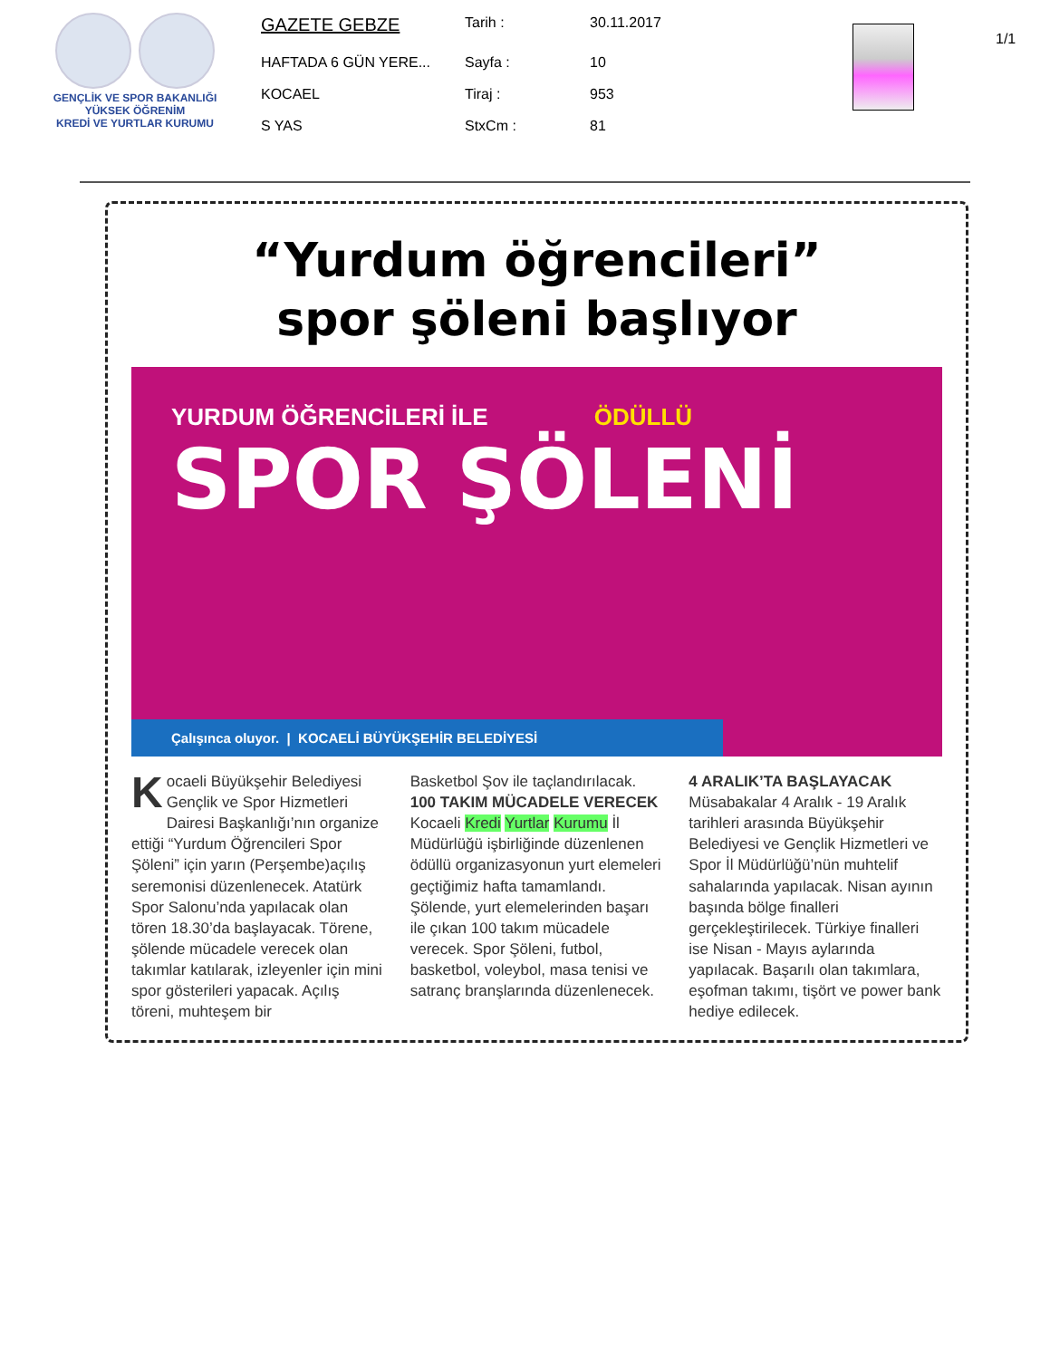GENÇLİK VE SPOR BAKANLIĞI
YÜKSEK ÖĞRENİM
KREDİ VE YURTLAR KURUMU
| GAZETE GEBZE | Tarih : | 30.11.2017 |
| HAFTADA 6 GÜN YERE... | Sayfa : | 10 |
| KOCAEL | Tiraj : | 953 |
| S YAS | StxCm : | 81 |
1/1
“Yurdum öğrencileri”
spor şöleni başlıyor
YURDUM ÖĞRENCİLERİ İLE ÖDÜLLÜ
SPOR ŞÖLENİ
Çalışınca oluyor. | KOCAELİ BÜYÜKŞEHİR BELEDİYESİ
Kocaeli Büyükşehir Belediyesi Gençlik ve Spor Hizmetleri Dairesi Başkanlığı’nın organize ettiği “Yurdum Öğrencileri Spor Şöleni” için yarın (Perşembe)açılış seremonisi düzenlenecek. Atatürk Spor Salonu’nda yapılacak olan tören 18.30’da başlayacak. Törene, şölende mücadele verecek olan takımlar katılarak, izleyenler için mini spor gösterileri yapacak. Açılış töreni, muhteşem bir
Basketbol Şov ile taçlandırılacak.
100 TAKIM MÜCADELE VERECEK
Kocaeli Kredi Yurtlar Kurumu İl Müdürlüğü işbirliğinde düzenlenen ödüllü organizasyonun yurt elemeleri geçtiğimiz hafta tamamlandı. Şölende, yurt elemelerinden başarı ile çıkan 100 takım mücadele verecek. Spor Şöleni, futbol, basketbol, voleybol, masa tenisi ve satranç branşlarında düzenlenecek.
4 ARALIK’TA BAŞLAYACAK
Müsabakalar 4 Aralık - 19 Aralık tarihleri arasında Büyükşehir Belediyesi ve Gençlik Hizmetleri ve Spor İl Müdürlüğü’nün muhtelif sahalarında yapılacak. Nisan ayının başında bölge finalleri gerçekleştirilecek. Türkiye finalleri ise Nisan - Mayıs aylarında yapılacak. Başarılı olan takımlara, eşofman takımı, tişört ve power bank hediye edilecek.